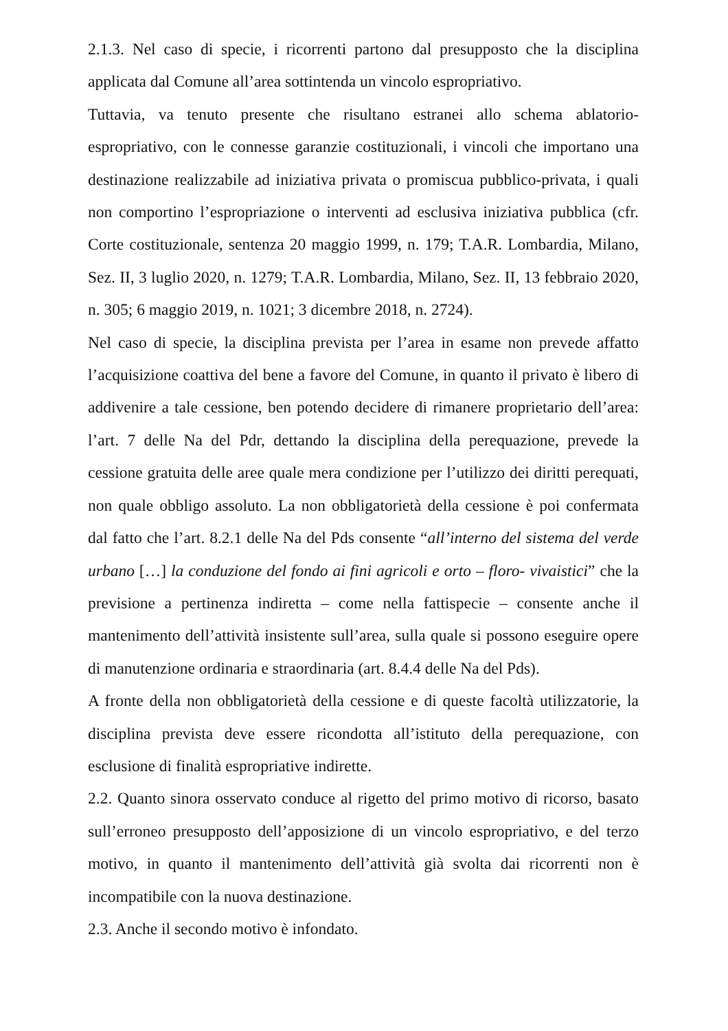2.1.3. Nel caso di specie, i ricorrenti partono dal presupposto che la disciplina applicata dal Comune all’area sottintenda un vincolo espropriativo.
Tuttavia, va tenuto presente che risultano estranei allo schema ablatorio-espropriativo, con le connesse garanzie costituzionali, i vincoli che importano una destinazione realizzabile ad iniziativa privata o promiscua pubblico-privata, i quali non comportino l’espropriazione o interventi ad esclusiva iniziativa pubblica (cfr. Corte costituzionale, sentenza 20 maggio 1999, n. 179; T.A.R. Lombardia, Milano, Sez. II, 3 luglio 2020, n. 1279; T.A.R. Lombardia, Milano, Sez. II, 13 febbraio 2020, n. 305; 6 maggio 2019, n. 1021; 3 dicembre 2018, n. 2724).
Nel caso di specie, la disciplina prevista per l’area in esame non prevede affatto l’acquisizione coattiva del bene a favore del Comune, in quanto il privato è libero di addivenire a tale cessione, ben potendo decidere di rimanere proprietario dell’area: l’art. 7 delle Na del Pdr, dettando la disciplina della perequazione, prevede la cessione gratuita delle aree quale mera condizione per l’utilizzo dei diritti perequati, non quale obbligo assoluto. La non obbligatorietà della cessione è poi confermata dal fatto che l’art. 8.2.1 delle Na del Pds consente “all’interno del sistema del verde urbano […] la conduzione del fondo ai fini agricoli e orto – floro- vivaistici” che la previsione a pertinenza indiretta – come nella fattispecie – consente anche il mantenimento dell’attività insistente sull’area, sulla quale si possono eseguire opere di manutenzione ordinaria e straordinaria (art. 8.4.4 delle Na del Pds).
A fronte della non obbligatorietà della cessione e di queste facoltà utilizzatorie, la disciplina prevista deve essere ricondotta all’istituto della perequazione, con esclusione di finalità espropriative indirette.
2.2. Quanto sinora osservato conduce al rigetto del primo motivo di ricorso, basato sull’erroneo presupposto dell’apposizione di un vincolo espropriativo, e del terzo motivo, in quanto il mantenimento dell’attività già svolta dai ricorrenti non è incompatibile con la nuova destinazione.
2.3. Anche il secondo motivo è infondato.